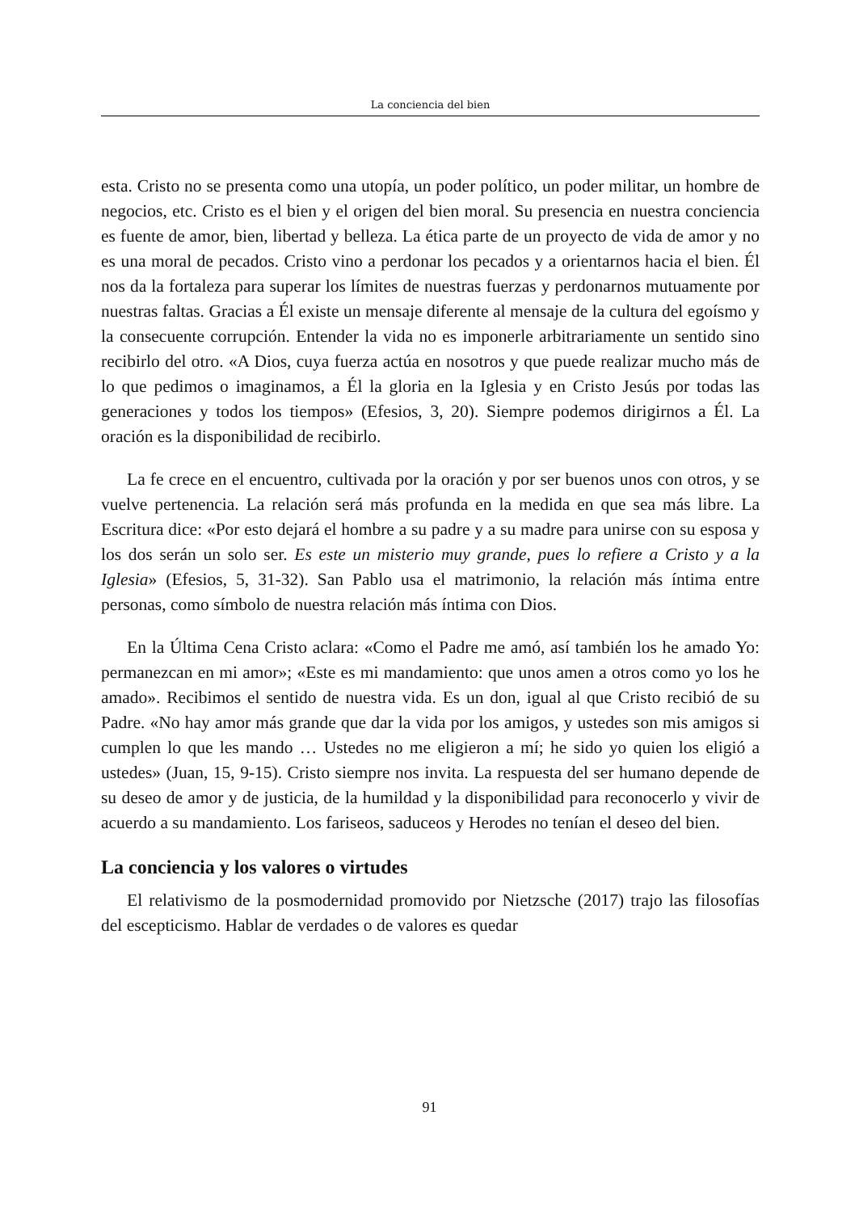La conciencia del bien
esta. Cristo no se presenta como una utopía, un poder político, un poder militar, un hombre de negocios, etc. Cristo es el bien y el origen del bien moral. Su presencia en nuestra conciencia es fuente de amor, bien, libertad y belleza. La ética parte de un proyecto de vida de amor y no es una moral de pecados. Cristo vino a perdonar los pecados y a orientarnos hacia el bien. Él nos da la fortaleza para superar los límites de nuestras fuerzas y perdonarnos mutuamente por nuestras faltas. Gracias a Él existe un mensaje diferente al mensaje de la cultura del egoísmo y la consecuente corrupción. Entender la vida no es imponerle arbitrariamente un sentido sino recibirlo del otro. «A Dios, cuya fuerza actúa en nosotros y que puede realizar mucho más de lo que pedimos o imaginamos, a Él la gloria en la Iglesia y en Cristo Jesús por todas las generaciones y todos los tiempos» (Efesios, 3, 20). Siempre podemos dirigirnos a Él. La oración es la disponibilidad de recibirlo.
La fe crece en el encuentro, cultivada por la oración y por ser buenos unos con otros, y se vuelve pertenencia. La relación será más profunda en la medida en que sea más libre. La Escritura dice: «Por esto dejará el hombre a su padre y a su madre para unirse con su esposa y los dos serán un solo ser. Es este un misterio muy grande, pues lo refiere a Cristo y a la Iglesia» (Efesios, 5, 31-32). San Pablo usa el matrimonio, la relación más íntima entre personas, como símbolo de nuestra relación más íntima con Dios.
En la Última Cena Cristo aclara: «Como el Padre me amó, así también los he amado Yo: permanezcan en mi amor»; «Este es mi mandamiento: que unos amen a otros como yo los he amado». Recibimos el sentido de nuestra vida. Es un don, igual al que Cristo recibió de su Padre. «No hay amor más grande que dar la vida por los amigos, y ustedes son mis amigos si cumplen lo que les mando … Ustedes no me eligieron a mí; he sido yo quien los eligió a ustedes» (Juan, 15, 9-15). Cristo siempre nos invita. La respuesta del ser humano depende de su deseo de amor y de justicia, de la humildad y la disponibilidad para reconocerlo y vivir de acuerdo a su mandamiento. Los fariseos, saduceos y Herodes no tenían el deseo del bien.
La conciencia y los valores o virtudes
El relativismo de la posmodernidad promovido por Nietzsche (2017) trajo las filosofías del escepticismo. Hablar de verdades o de valores es quedar
91